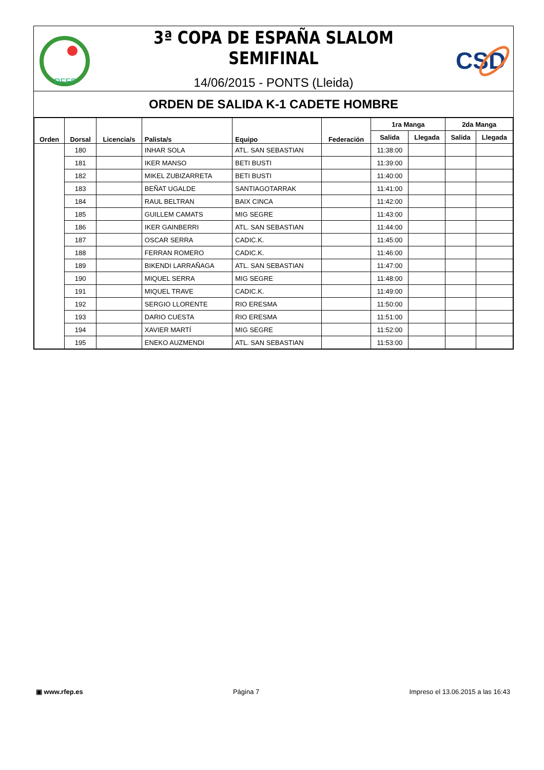RFEP
3ª COPA DE ESPAÑA SLALOM SEMIFINAL
14/06/2015 - PONTS (Lleida)
CSD
ORDEN DE SALIDA K-1 CADETE HOMBRE
| Orden | Dorsal | Licencia/s | Palista/s | Equipo | Federación | 1ra Manga | | 2da Manga | |
| --- | --- | --- | --- | --- | --- | --- | --- | --- | --- |
| | | | | | | Salida | Llegada | Salida | Llegada |
| | 180 | | INHAR SOLA | ATL. SAN SEBASTIAN | | 11:38:00 | | | |
| | 181 | | IKER MANSO | BETI BUSTI | | 11:39:00 | | | |
| | 182 | | MIKEL ZUBIZARRETA | BETI BUSTI | | 11:40:00 | | | |
| | 183 | | BEÑAT UGALDE | SANTIAGOTARRAK | | 11:41:00 | | | |
| | 184 | | RAUL BELTRAN | BAIX CINCA | | 11:42:00 | | | |
| | 185 | | GUILLEM CAMATS | MIG SEGRE | | 11:43:00 | | | |
| | 186 | | IKER GAINBERRI | ATL. SAN SEBASTIAN | | 11:44:00 | | | |
| | 187 | | OSCAR SERRA | CADIC.K. | | 11:45:00 | | | |
| | 188 | | FERRAN ROMERO | CADIC.K. | | 11:46:00 | | | |
| | 189 | | BIKENDI LARRAÑAGA | ATL. SAN SEBASTIAN | | 11:47:00 | | | |
| | 190 | | MIQUEL SERRA | MIG SEGRE | | 11:48:00 | | | |
| | 191 | | MIQUEL TRAVE | CADIC.K. | | 11:49:00 | | | |
| | 192 | | SERGIO LLORENTE | RIO ERESMA | | 11:50:00 | | | |
| | 193 | | DARIO CUESTA | RIO ERESMA | | 11:51:00 | | | |
| | 194 | | XAVIER MARTÍ | MIG SEGRE | | 11:52:00 | | | |
| | 195 | | ENEKO AUZMENDI | ATL. SAN SEBASTIAN | | 11:53:00 | | | |
▣ www.rfep.es Página 7 Impreso el 13.06.2015 a las 16:43